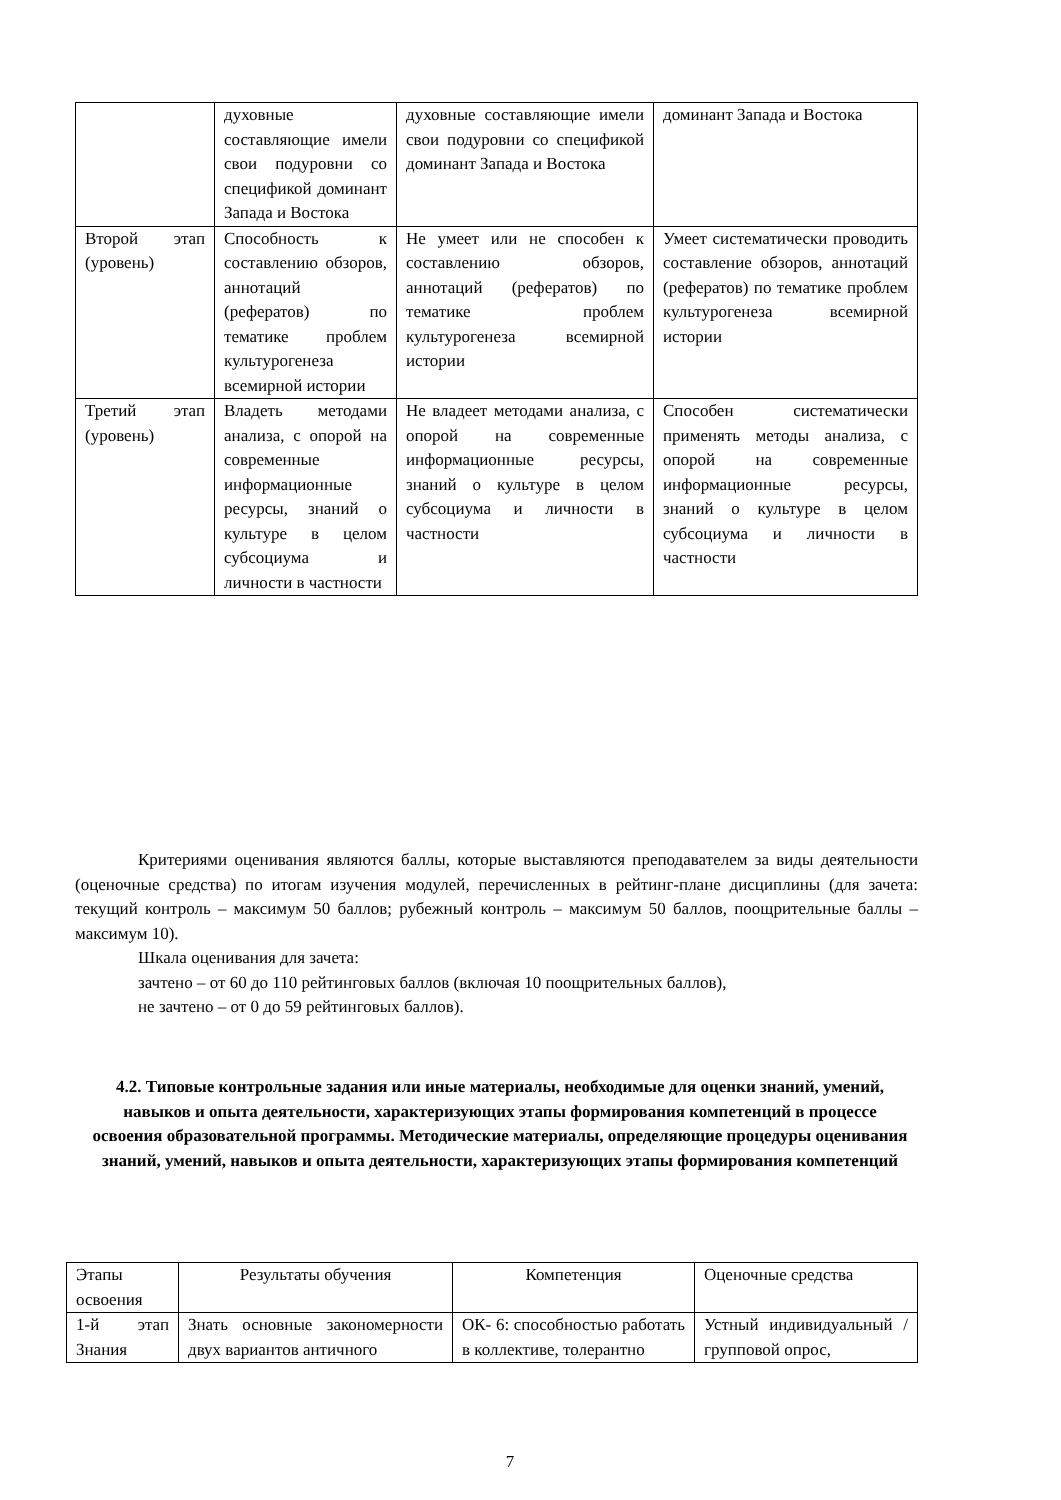| | духовные составляющие имели свои подуровни со спецификой доминант Запада и Востока | духовные составляющие имели свои подуровни со спецификой доминант Запада и Востока | доминант Запада и Востока |
| Второй этап (уровень) | Способность к составлению обзоров, аннотаций (рефератов) по тематике проблем культурогенеза всемирной истории | Не умеет или не способен к составлению обзоров, аннотаций (рефератов) по тематике проблем культурогенеза всемирной истории | Умеет систематически проводить составление обзоров, аннотаций (рефератов) по тематике проблем культурогенеза всемирной истории |
| Третий этап (уровень) | Владеть методами анализа, с опорой на современные информационные ресурсы, знаний о культуре в целом субсоциума и личности в частности | Не владеет методами анализа, с опорой на современные информационные ресурсы, знаний о культуре в целом субсоциума и личности в частности | Способен систематически применять методы анализа, с опорой на современные информационные ресурсы, знаний о культуре в целом субсоциума и личности в частности |
Критериями оценивания являются баллы, которые выставляются преподавателем за виды деятельности (оценочные средства) по итогам изучения модулей, перечисленных в рейтинг-плане дисциплины (для зачета: текущий контроль – максимум 50 баллов; рубежный контроль – максимум 50 баллов, поощрительные баллы – максимум 10).
Шкала оценивания для зачета:
зачтено – от 60 до 110 рейтинговых баллов (включая 10 поощрительных баллов),
не зачтено – от 0 до 59 рейтинговых баллов).
4.2. Типовые контрольные задания или иные материалы, необходимые для оценки знаний, умений, навыков и опыта деятельности, характеризующих этапы формирования компетенций в процессе освоения образовательной программы. Методические материалы, определяющие процедуры оценивания знаний, умений, навыков и опыта деятельности, характеризующих этапы формирования компетенций
| Этапы освоения | Результаты обучения | Компетенция | Оценочные средства |
| 1-й этап Знания | Знать основные закономерности двух вариантов античного | ОК- 6: способностью работать в коллективе, толерантно | Устный индивидуальный / групповой опрос, |
7